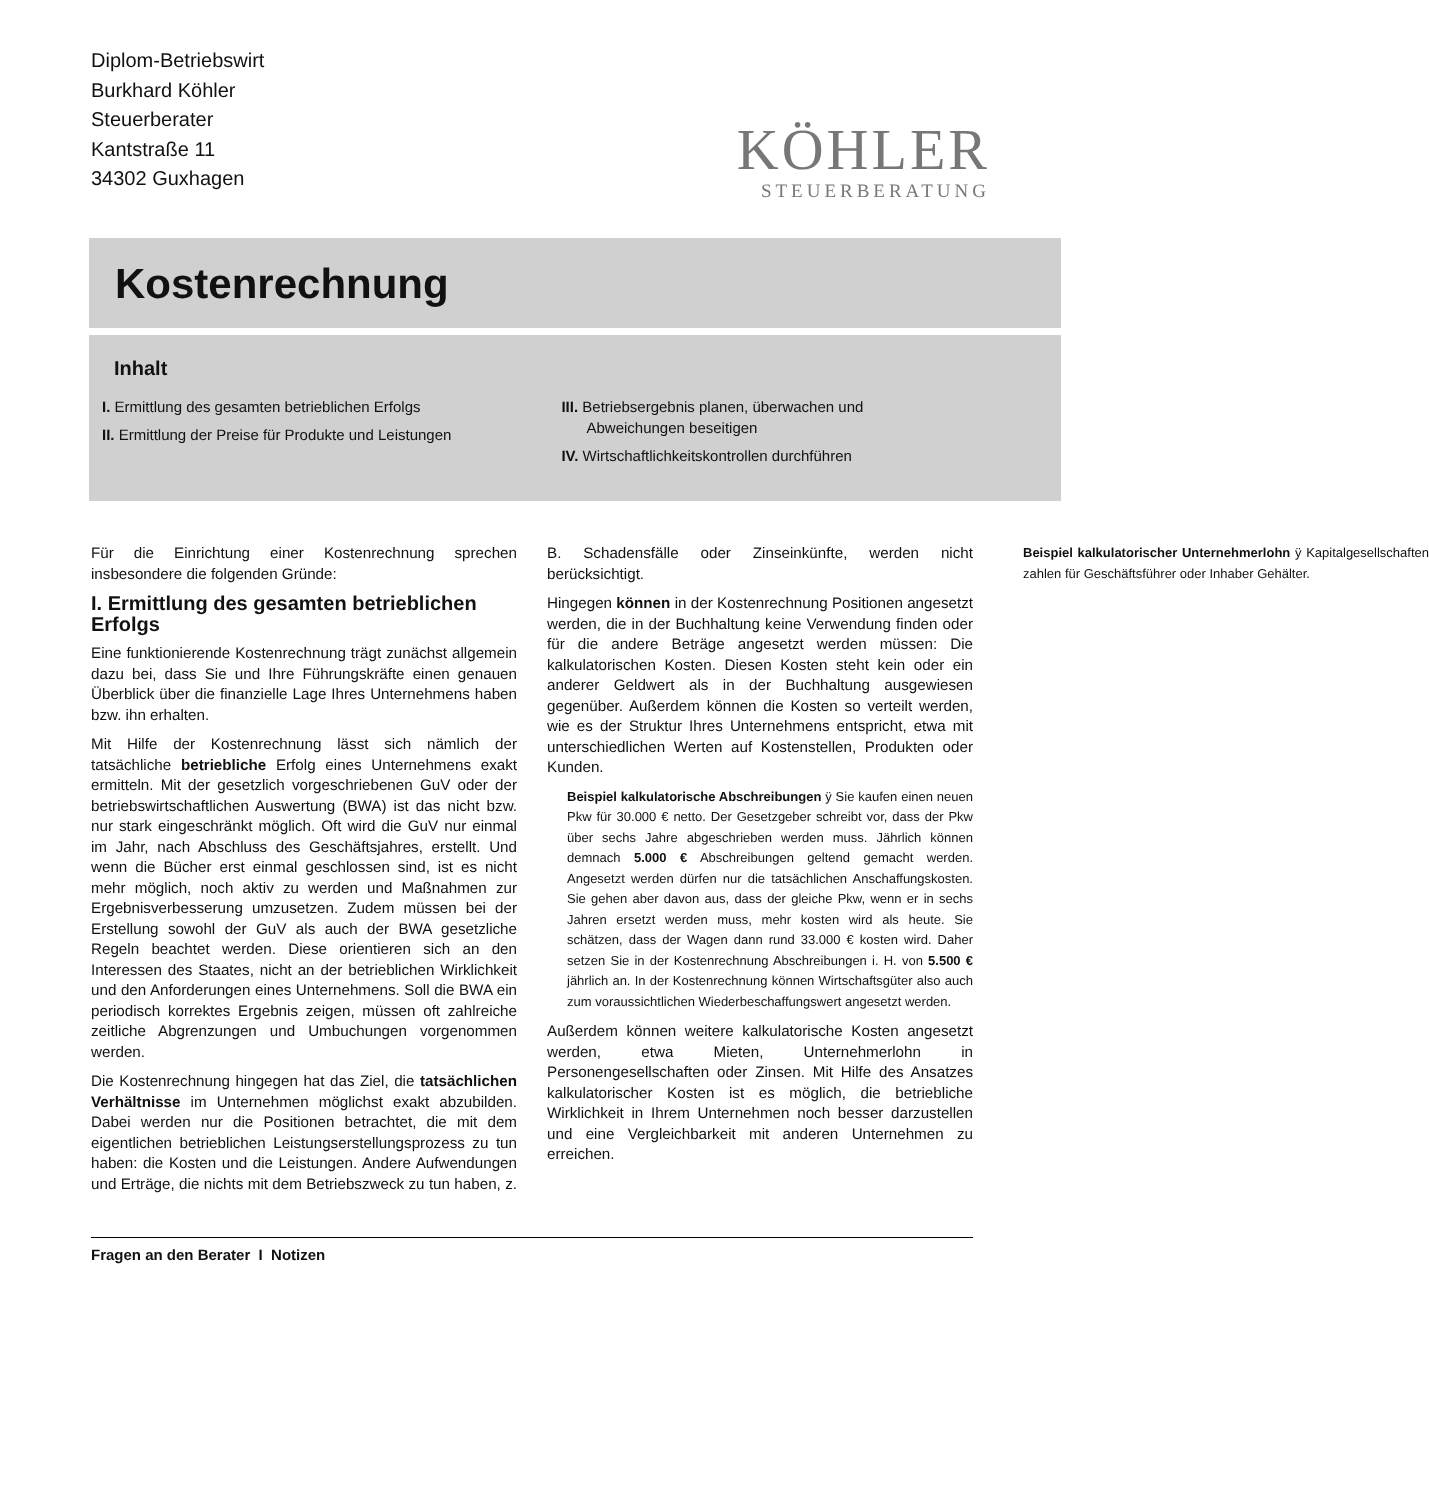Diplom-Betriebswirt
Burkhard Köhler
Steuerberater
Kantstraße 11
34302 Guxhagen
KÖHLER
STEUERBERATUNG
Kostenrechnung
Inhalt
I. Ermittlung des gesamten betrieblichen Erfolgs
II. Ermittlung der Preise für Produkte und Leistungen
III. Betriebsergebnis planen, überwachen und
Abweichungen beseitigen
IV. Wirtschaftlichkeitskontrollen durchführen
Für die Einrichtung einer Kostenrechnung sprechen insbesondere die folgenden Gründe:
I. Ermittlung des gesamten betrieblichen Erfolgs
Eine funktionierende Kostenrechnung trägt zunächst allgemein dazu bei, dass Sie und Ihre Führungskräfte einen genauen Überblick über die finanzielle Lage Ihres Unternehmens haben bzw. ihn erhalten.
Mit Hilfe der Kostenrechnung lässt sich nämlich der tatsächliche betriebliche Erfolg eines Unternehmens exakt ermitteln. Mit der gesetzlich vorgeschriebenen GuV oder der betriebswirtschaftlichen Auswertung (BWA) ist das nicht bzw. nur stark eingeschränkt möglich. Oft wird die GuV nur einmal im Jahr, nach Abschluss des Geschäftsjahres, erstellt. Und wenn die Bücher erst einmal geschlossen sind, ist es nicht mehr möglich, noch aktiv zu werden und Maßnahmen zur Ergebnisverbesserung umzusetzen. Zudem müssen bei der Erstellung sowohl der GuV als auch der BWA gesetzliche Regeln beachtet werden. Diese orientieren sich an den Interessen des Staates, nicht an der betrieblichen Wirklichkeit und den Anforderungen eines Unternehmens. Soll die BWA ein periodisch korrektes Ergebnis zeigen, müssen oft zahlreiche zeitliche Abgrenzungen und Umbuchungen vorgenommen werden.
Die Kostenrechnung hingegen hat das Ziel, die tatsächlichen Verhältnisse im Unternehmen möglichst exakt abzubilden. Dabei werden nur die Positionen betrachtet, die mit dem eigentlichen betrieblichen Leistungserstellungsprozess zu tun haben: die Kosten und die Leistungen. Andere Aufwendungen und Erträge, die nichts mit dem Betriebszweck zu tun haben, z. B. Schadensfälle oder Zinseinkünfte, werden nicht berücksichtigt.
Hingegen können in der Kostenrechnung Positionen angesetzt werden, die in der Buchhaltung keine Verwendung finden oder für die andere Beträge angesetzt werden müssen: Die kalkulatorischen Kosten. Diesen Kosten steht kein oder ein anderer Geldwert als in der Buchhaltung ausgewiesen gegenüber. Außerdem können die Kosten so verteilt werden, wie es der Struktur Ihres Unternehmens entspricht, etwa mit unterschiedlichen Werten auf Kostenstellen, Produkten oder Kunden.
Beispiel kalkulatorische Abschreibungen ÿ Sie kaufen einen neuen Pkw für 30.000 € netto. Der Gesetzgeber schreibt vor, dass der Pkw über sechs Jahre abgeschrieben werden muss. Jährlich können demnach 5.000 € Abschreibungen geltend gemacht werden. Angesetzt werden dürfen nur die tatsächlichen Anschaffungskosten. Sie gehen aber davon aus, dass der gleiche Pkw, wenn er in sechs Jahren ersetzt werden muss, mehr kosten wird als heute. Sie schätzen, dass der Wagen dann rund 33.000 € kosten wird. Daher setzen Sie in der Kostenrechnung Abschreibungen i. H. von 5.500 € jährlich an. In der Kostenrechnung können Wirtschaftsgüter also auch zum voraussichtlichen Wiederbeschaffungswert angesetzt werden.
Außerdem können weitere kalkulatorische Kosten angesetzt werden, etwa Mieten, Unternehmerlohn in Personengesellschaften oder Zinsen. Mit Hilfe des Ansatzes kalkulatorischer Kosten ist es möglich, die betriebliche Wirklichkeit in Ihrem Unternehmen noch besser darzustellen und eine Vergleichbarkeit mit anderen Unternehmen zu erreichen.
Beispiel kalkulatorischer Unternehmerlohn ÿ Kapitalgesellschaften zahlen für Geschäftsführer oder Inhaber Gehälter.
Fragen an den Berater I Notizen